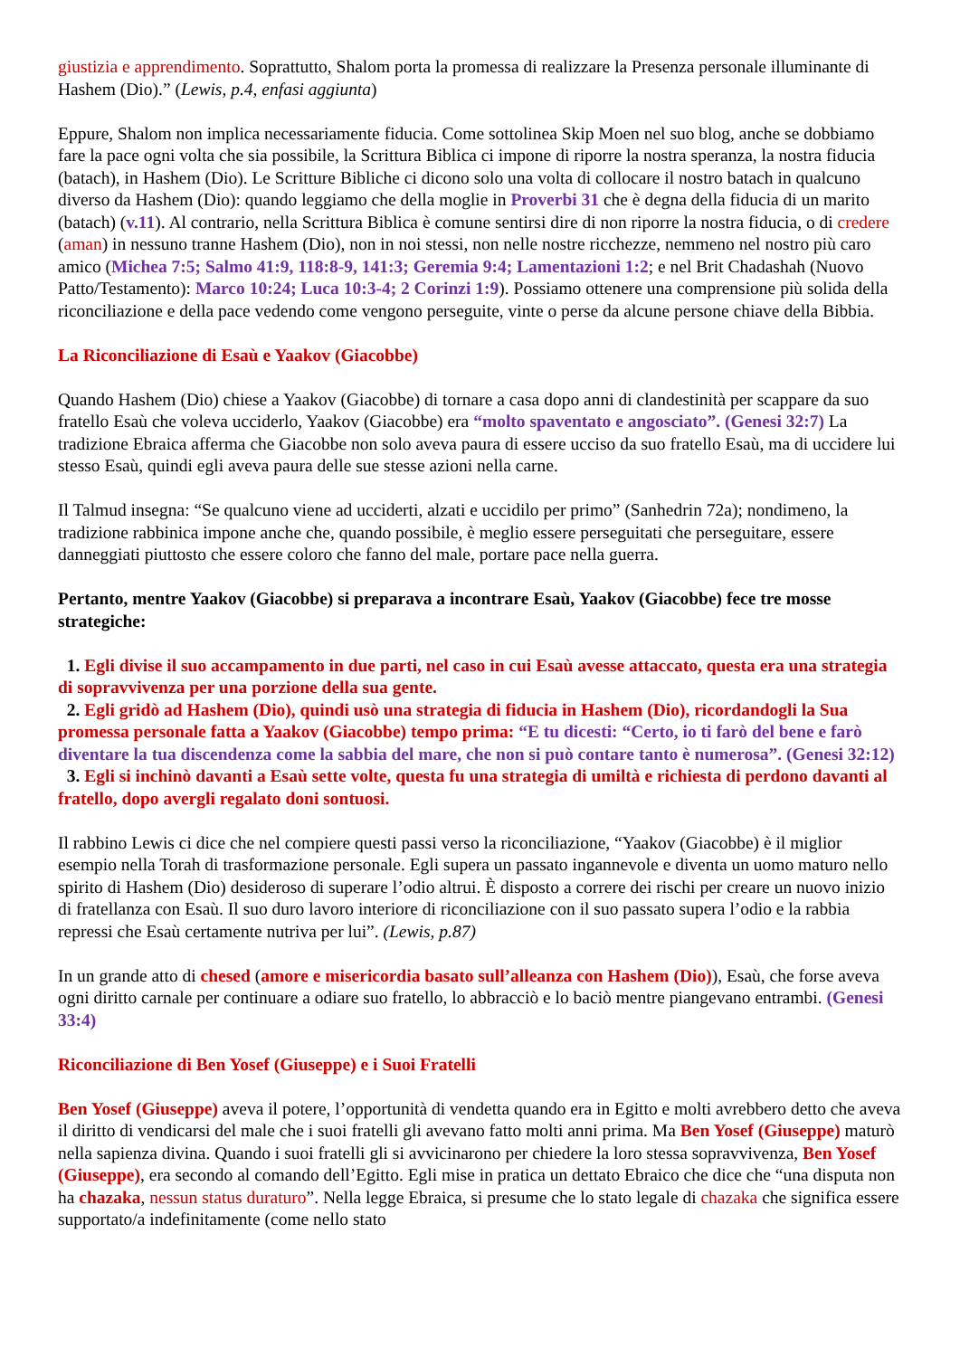giustizia e apprendimento. Soprattutto, Shalom porta la promessa di realizzare la Presenza personale illuminante di Hashem (Dio).” (Lewis, p.4, enfasi aggiunta)
Eppure, Shalom non implica necessariamente fiducia. Come sottolinea Skip Moen nel suo blog, anche se dobbiamo fare la pace ogni volta che sia possibile, la Scrittura Biblica ci impone di riporre la nostra speranza, la nostra fiducia (batach), in Hashem (Dio). Le Scritture Bibliche ci dicono solo una volta di collocare il nostro batach in qualcuno diverso da Hashem (Dio): quando leggiamo che della moglie in Proverbi 31 che è degna della fiducia di un marito (batach) (v.11). Al contrario, nella Scrittura Biblica è comune sentirsi dire di non riporre la nostra fiducia, o di credere (aman) in nessuno tranne Hashem (Dio), non in noi stessi, non nelle nostre ricchezze, nemmeno nel nostro più caro amico (Michea 7:5; Salmo 41:9, 118:8-9, 141:3; Geremia 9:4; Lamentazioni 1:2; e nel Brit Chadashah (Nuovo Patto/Testamento): Marco 10:24; Luca 10:3-4; 2 Corinzi 1:9). Possiamo ottenere una comprensione più solida della riconciliazione e della pace vedendo come vengono perseguite, vinte o perse da alcune persone chiave della Bibbia.
La Riconciliazione di Esaù e Yaakov (Giacobbe)
Quando Hashem (Dio) chiese a Yaakov (Giacobbe) di tornare a casa dopo anni di clandestinità per scappare da suo fratello Esaù che voleva ucciderlo, Yaakov (Giacobbe) era “molto spaventato e angosciato”. (Genesi 32:7) La tradizione Ebraica afferma che Giacobbe non solo aveva paura di essere ucciso da suo fratello Esaù, ma di uccidere lui stesso Esaù, quindi egli aveva paura delle sue stesse azioni nella carne.
Il Talmud insegna: “Se qualcuno viene ad ucciderti, alzati e uccidilo per primo” (Sanhedrin 72a); nondimeno, la tradizione rabbinica impone anche che, quando possibile, è meglio essere perseguitati che perseguitare, essere danneggiati piuttosto che essere coloro che fanno del male, portare pace nella guerra.
Pertanto, mentre Yaakov (Giacobbe) si preparava a incontrare Esaù, Yaakov (Giacobbe) fece tre mosse strategiche:
1. Egli divise il suo accampamento in due parti, nel caso in cui Esaù avesse attaccato, questa era una strategia di sopravvivenza per una porzione della sua gente.
2. Egli gridò ad Hashem (Dio), quindi usò una strategia di fiducia in Hashem (Dio), ricordandogli la Sua promessa personale fatta a Yaakov (Giacobbe) tempo prima: “E tu dicesti: “Certo, io ti farò del bene e farò diventare la tua discendenza come la sabbia del mare, che non si può contare tanto è numerosa”. (Genesi 32:12)
3. Egli si inchinò davanti a Esaù sette volte, questa fu una strategia di umiltà e richiesta di perdono davanti al fratello, dopo avergli regalato doni sontuosi.
Il rabbino Lewis ci dice che nel compiere questi passi verso la riconciliazione, “Yaakov (Giacobbe) è il miglior esempio nella Torah di trasformazione personale. Egli supera un passato ingannevole e diventa un uomo maturo nello spirito di Hashem (Dio) desideroso di superare l’odio altrui. È disposto a correre dei rischi per creare un nuovo inizio di fratellanza con Esaù. Il suo duro lavoro interiore di riconciliazione con il suo passato supera l’odio e la rabbia repressi che Esaù certamente nutriva per lui”. (Lewis, p.87)
In un grande atto di chesed (amore e misericordia basato sull’alleanza con Hashem (Dio)), Esaù, che forse aveva ogni diritto carnale per continuare a odiare suo fratello, lo abbracciò e lo baciò mentre piangevano entrambi. (Genesi 33:4)
Riconciliazione di Ben Yosef (Giuseppe) e i Suoi Fratelli
Ben Yosef (Giuseppe) aveva il potere, l’opportunità di vendetta quando era in Egitto e molti avrebbero detto che aveva il diritto di vendicarsi del male che i suoi fratelli gli avevano fatto molti anni prima. Ma Ben Yosef (Giuseppe) maturò nella sapienza divina. Quando i suoi fratelli gli si avvicinarono per chiedere la loro stessa sopravvivenza, Ben Yosef (Giuseppe), era secondo al comando dell’Egitto. Egli mise in pratica un dettato Ebraico che dice che “una disputa non ha chazaka, nessun status duraturo”. Nella legge Ebraica, si presume che lo stato legale di chazaka che significa essere supportato/a indefinitamente (come nello stato